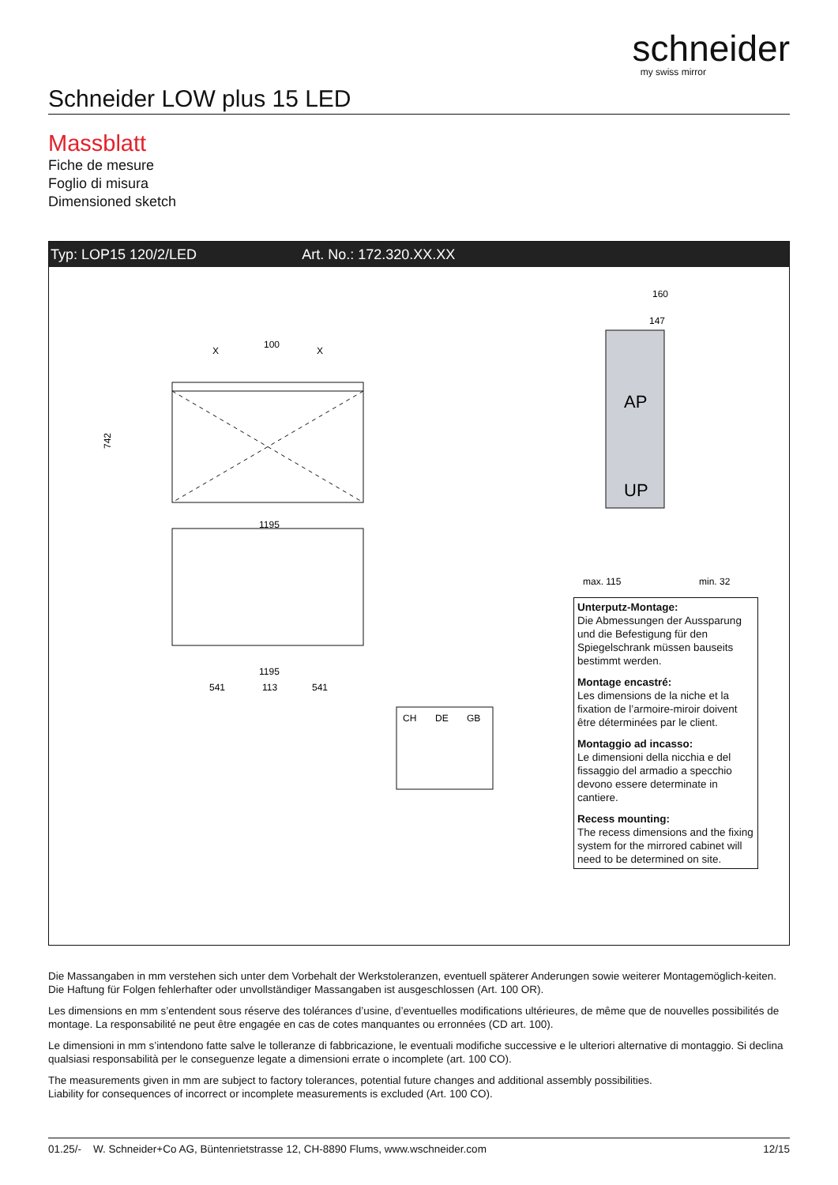schneider
my swiss mirror
Schneider LOW plus 15 LED
Massblatt
Fiche de mesure
Foglio di misura
Dimensioned sketch
Typ: LOP15 120/2/LED Art. No.: 172.320.XX.XX
100
X
X
1195
742
1195
541
113
541
AP
UP
160
147
max. 115
min. 32
CH
DE
GB
Unterputz-Montage:
Die Abmessungen der Aussparung und die Befestigung für den Spiegelschrank müssen bauseits bestimmt werden.
Montage encastré:
Les dimensions de la niche et la fixation de l’armoire-miroir doivent être déterminées par le client.
Montaggio ad incasso:
Le dimensioni della nicchia e del fissaggio del armadio a specchio devono essere determinate in cantiere.
Recess mounting:
The recess dimensions and the fixing system for the mirrored cabinet will need to be determined on site.
Die Massangaben in mm verstehen sich unter dem Vorbehalt der Werkstoleranzen, eventuell späterer Anderungen sowie weiterer Montagemöglich-keiten. Die Haftung für Folgen fehlerhafter oder unvollständiger Massangaben ist ausgeschlossen (Art. 100 OR).
Les dimensions en mm s’entendent sous réserve des tolérances d’usine, d’eventuelles modifications ultérieures, de même que de nouvelles possibilités de montage. La responsabilité ne peut être engagée en cas de cotes manquantes ou erronnées (CD art. 100).
Le dimensioni in mm s’intendono fatte salve le tolleranze di fabbricazione, le eventuali modifiche successive e le ulteriori alternative di montaggio. Si declina qualsiasi responsabilità per le conseguenze legate a dimensioni errate o incomplete (art. 100 CO).
The measurements given in mm are subject to factory tolerances, potential future changes and additional assembly possibilities.
Liability for consequences of incorrect or incomplete measurements is excluded (Art. 100 CO).
01.25/- W. Schneider+Co AG, Büntenrietstrasse 12, CH-8890 Flums, www.wschneider.com 12/15